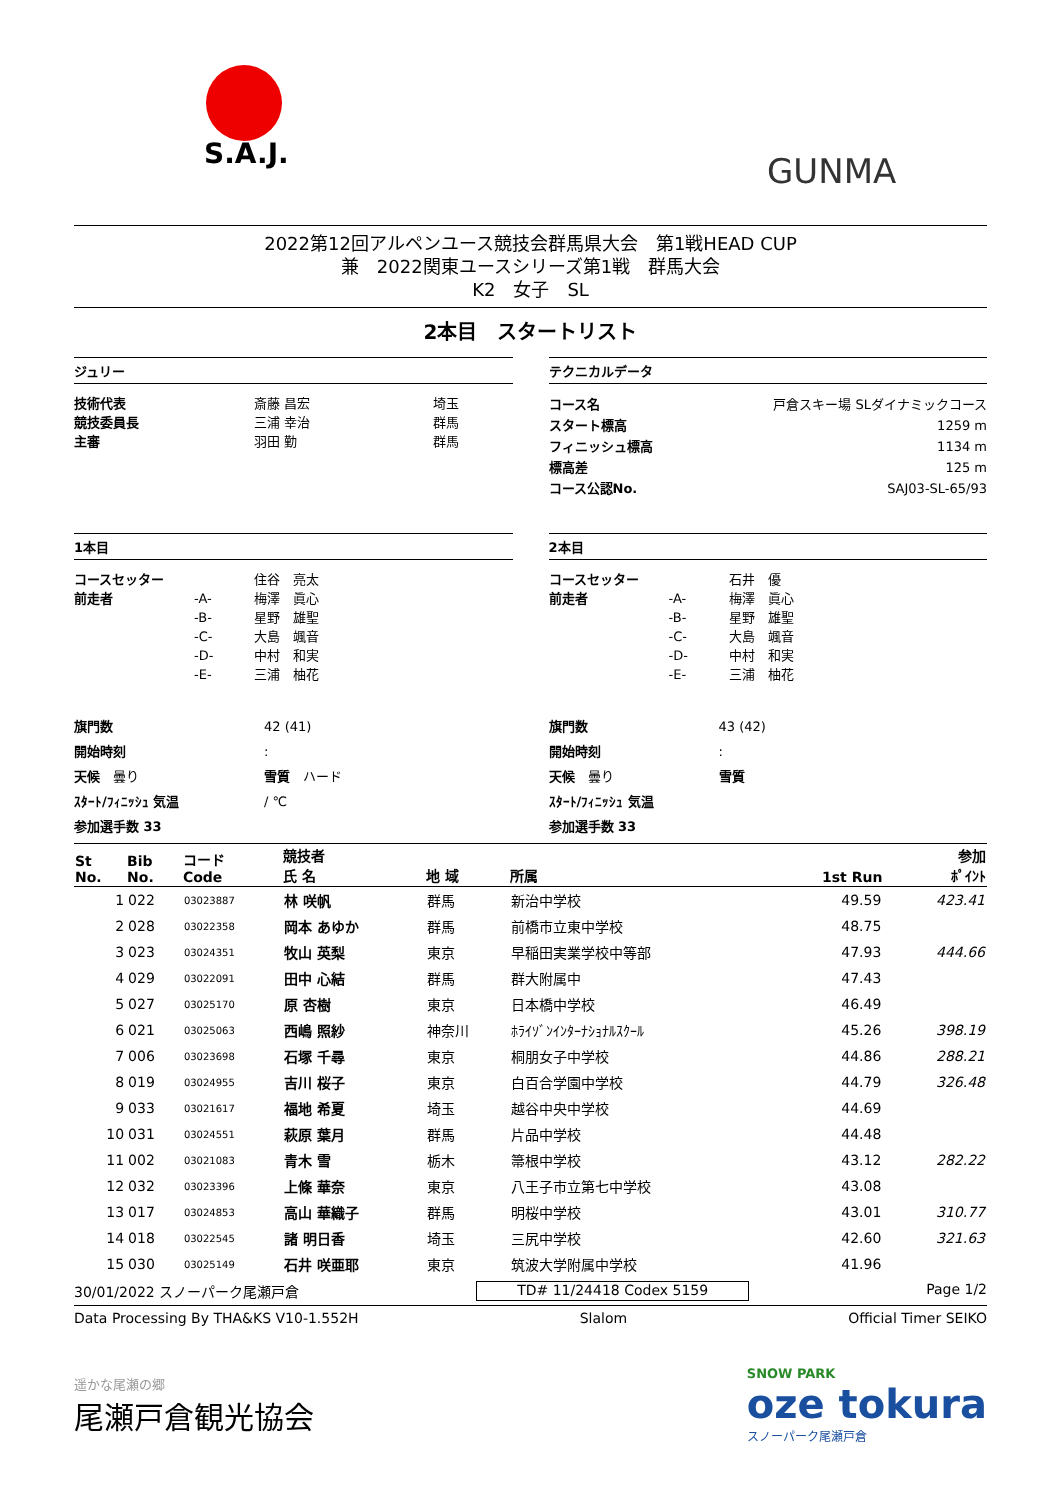S.A.J.
GUNMA
2022第12回アルペンユース競技会群馬県大会　第1戦HEAD CUP
兼　2022関東ユースシリーズ第1戦　群馬大会
K2　女子　SL
2本目　スタートリスト
ジュリー
技術代表 斎藤 昌宏 埼玉 競技委員長 三浦 幸治 群馬 主審 羽田 勤 群馬
テクニカルデータ
コース名 戸倉スキー場 SLダイナミックコース スタート標高 1259 m フィニッシュ標高 1134 m 標高差 125 m コース公認No. SAJ03-SL-65/93
1本目
コースセッター 住谷　亮太 前走者 -A- 梅澤　眞心 -B- 星野　雄聖 -C- 大島　颯音 -D- 中村　和実 -E- 三浦　柚花
旗門数 42 (41) 開始時刻: 天候　曇り 雪質　ハード ｽﾀｰﾄ/ﾌｨﾆｯｼｭ 気温 / ℃ 参加選手数 33
2本目
コースセッター 石井　優 前走者 -A- 梅澤　眞心 -B- 星野　雄聖 -C- 大島　颯音 -D- 中村　和実 -E- 三浦　柚花
旗門数 43 (42) 開始時刻: 天候　曇り 雪質 ｽﾀｰﾄ/ﾌｨﾆｯｼｭ 気温 参加選手数 33
| St No. | Bib No. | コード Code | 競技者 氏 名 | 地 域 | 所属 | 1st Run | | 参加 ﾎﾟｲﾝﾄ |
| --- | --- | --- | --- | --- | --- | --- | --- | --- |
| 1 | 022 | 03023887 | 林 咲帆 | 群馬 | 新治中学校 | 49.59 | | 423.41 |
| 2 | 028 | 03022358 | 岡本 あゆか | 群馬 | 前橋市立東中学校 | 48.75 | | |
| 3 | 023 | 03024351 | 牧山 英梨 | 東京 | 早稲田実業学校中等部 | 47.93 | | 444.66 |
| 4 | 029 | 03022091 | 田中 心結 | 群馬 | 群大附属中 | 47.43 | | |
| 5 | 027 | 03025170 | 原 杏樹 | 東京 | 日本橋中学校 | 46.49 | | |
| 6 | 021 | 03025063 | 西嶋 照紗 | 神奈川 | ﾎﾗｲｿﾞﾝｲﾝﾀｰﾅｼｮﾅﾙｽｸｰﾙ | 45.26 | | 398.19 |
| 7 | 006 | 03023698 | 石塚 千尋 | 東京 | 桐朋女子中学校 | 44.86 | | 288.21 |
| 8 | 019 | 03024955 | 吉川 桜子 | 東京 | 白百合学園中学校 | 44.79 | | 326.48 |
| 9 | 033 | 03021617 | 福地 希夏 | 埼玉 | 越谷中央中学校 | 44.69 | | |
| 10 | 031 | 03024551 | 萩原 葉月 | 群馬 | 片品中学校 | 44.48 | | |
| 11 | 002 | 03021083 | 青木 雪 | 栃木 | 箒根中学校 | 43.12 | | 282.22 |
| 12 | 032 | 03023396 | 上條 華奈 | 東京 | 八王子市立第七中学校 | 43.08 | | |
| 13 | 017 | 03024853 | 高山 華織子 | 群馬 | 明桜中学校 | 43.01 | | 310.77 |
| 14 | 018 | 03022545 | 諸 明日香 | 埼玉 | 三尻中学校 | 42.60 | | 321.63 |
| 15 | 030 | 03025149 | 石井 咲亜耶 | 東京 | 筑波大学附属中学校 | 41.96 | | |
30/01/2022 スノーパーク尾瀬戸倉 TD# 11/24418 Codex 5159 Page 1/2
Data Processing By THA&KS V10-1.552H Slalom Official Timer SEIKO
遥かな尾瀬の郷
尾瀬戸倉観光協会
SNOW PARK
oze tokura
スノーパーク尾瀬戸倉